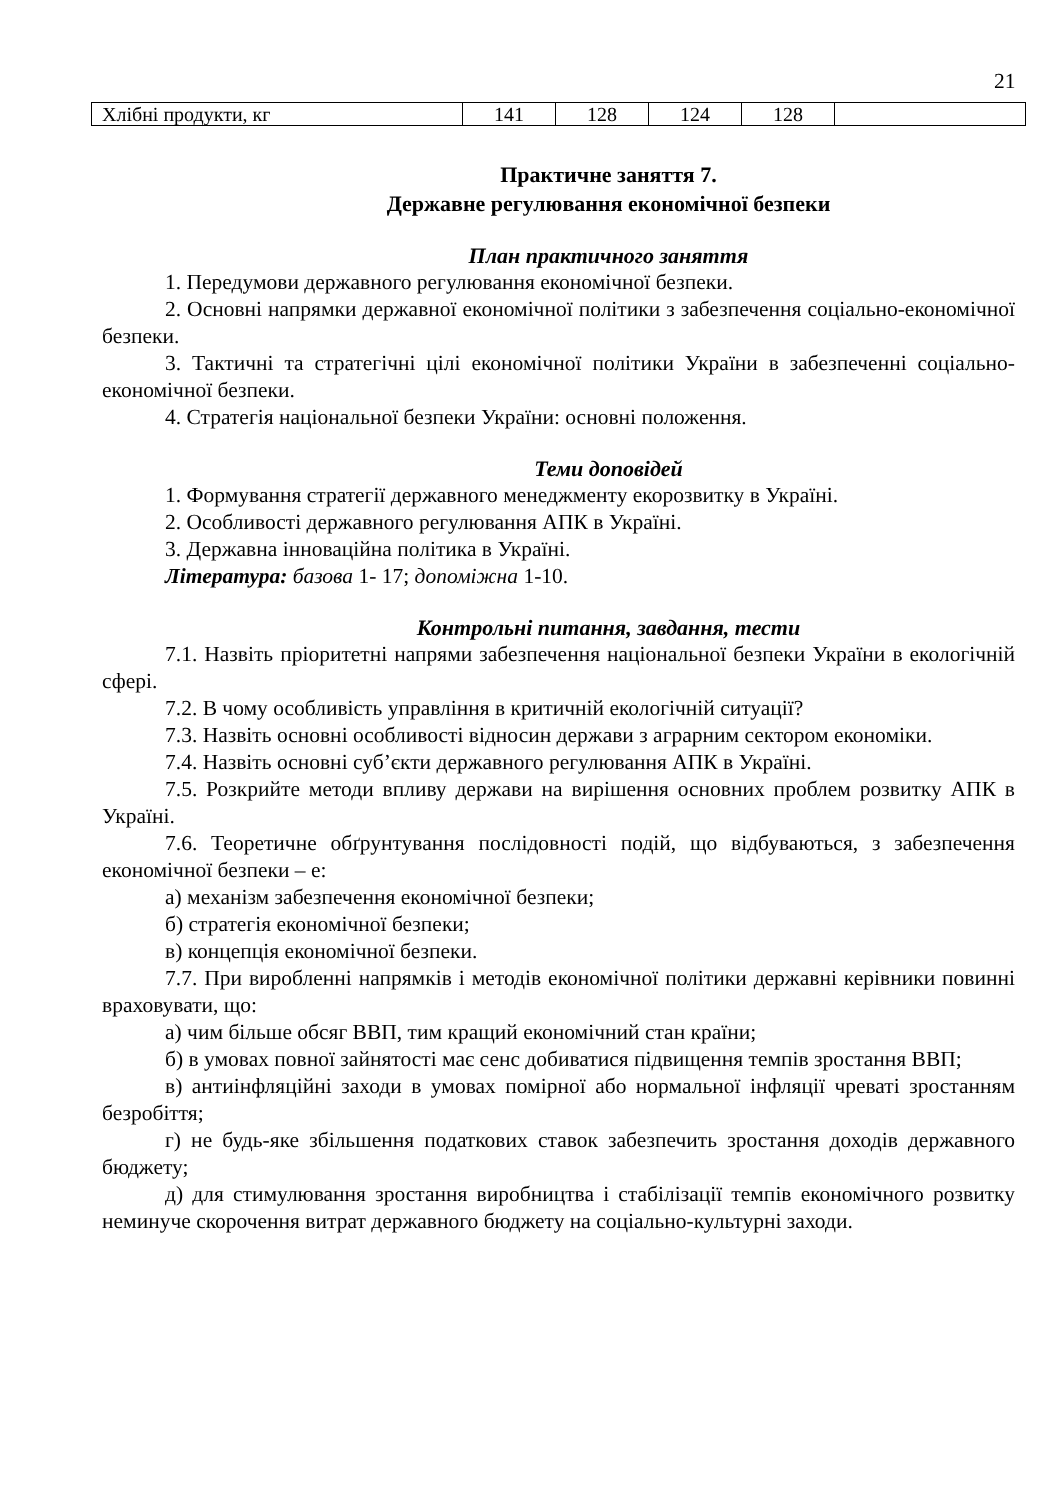21
| Хлібні продукти, кг | 141 | 128 | 124 | 128 | |
Практичне заняття 7.
Державне регулювання економічної безпеки
План практичного заняття
1. Передумови державного регулювання економічної безпеки.
2. Основні напрямки державної економічної політики з забезпечення соціально-економічної безпеки.
3. Тактичні та стратегічні цілі економічної політики України в забезпеченні соціально-економічної безпеки.
4. Стратегія національної безпеки України: основні положення.
Теми доповідей
1. Формування стратегії державного менеджменту екорозвитку в Україні.
2. Особливості державного регулювання АПК в Україні.
3. Державна інноваційна політика в Україні.
Література: базова 1- 17; допоміжна 1-10.
Контрольні питання, завдання, тести
7.1. Назвіть пріоритетні напрями забезпечення національної безпеки України в екологічній сфері.
7.2. В чому особливість управління в критичній екологічній ситуації?
7.3. Назвіть основні особливості відносин держави з аграрним сектором економіки.
7.4. Назвіть основні суб’єкти державного регулювання АПК в Україні.
7.5. Розкрийте методи впливу держави на вирішення основних проблем розвитку АПК в Україні.
7.6. Теоретичне обґрунтування послідовності подій, що відбуваються, з забезпечення економічної безпеки – е:
а) механізм забезпечення економічної безпеки;
б) стратегія економічної безпеки;
в) концепція економічної безпеки.
7.7. При виробленні напрямків і методів економічної політики державні керівники повинні враховувати, що:
а) чим більше обсяг ВВП, тим кращий економічний стан країни;
б) в умовах повної зайнятості має сенс добиватися підвищення темпів зростання ВВП;
в) антиінфляційні заходи в умовах помірної або нормальної інфляції чреваті зростанням безробіття;
г) не будь-яке збільшення податкових ставок забезпечить зростання доходів державного бюджету;
д) для стимулювання зростання виробництва і стабілізації темпів економічного розвитку неминуче скорочення витрат державного бюджету на соціально-культурні заходи.